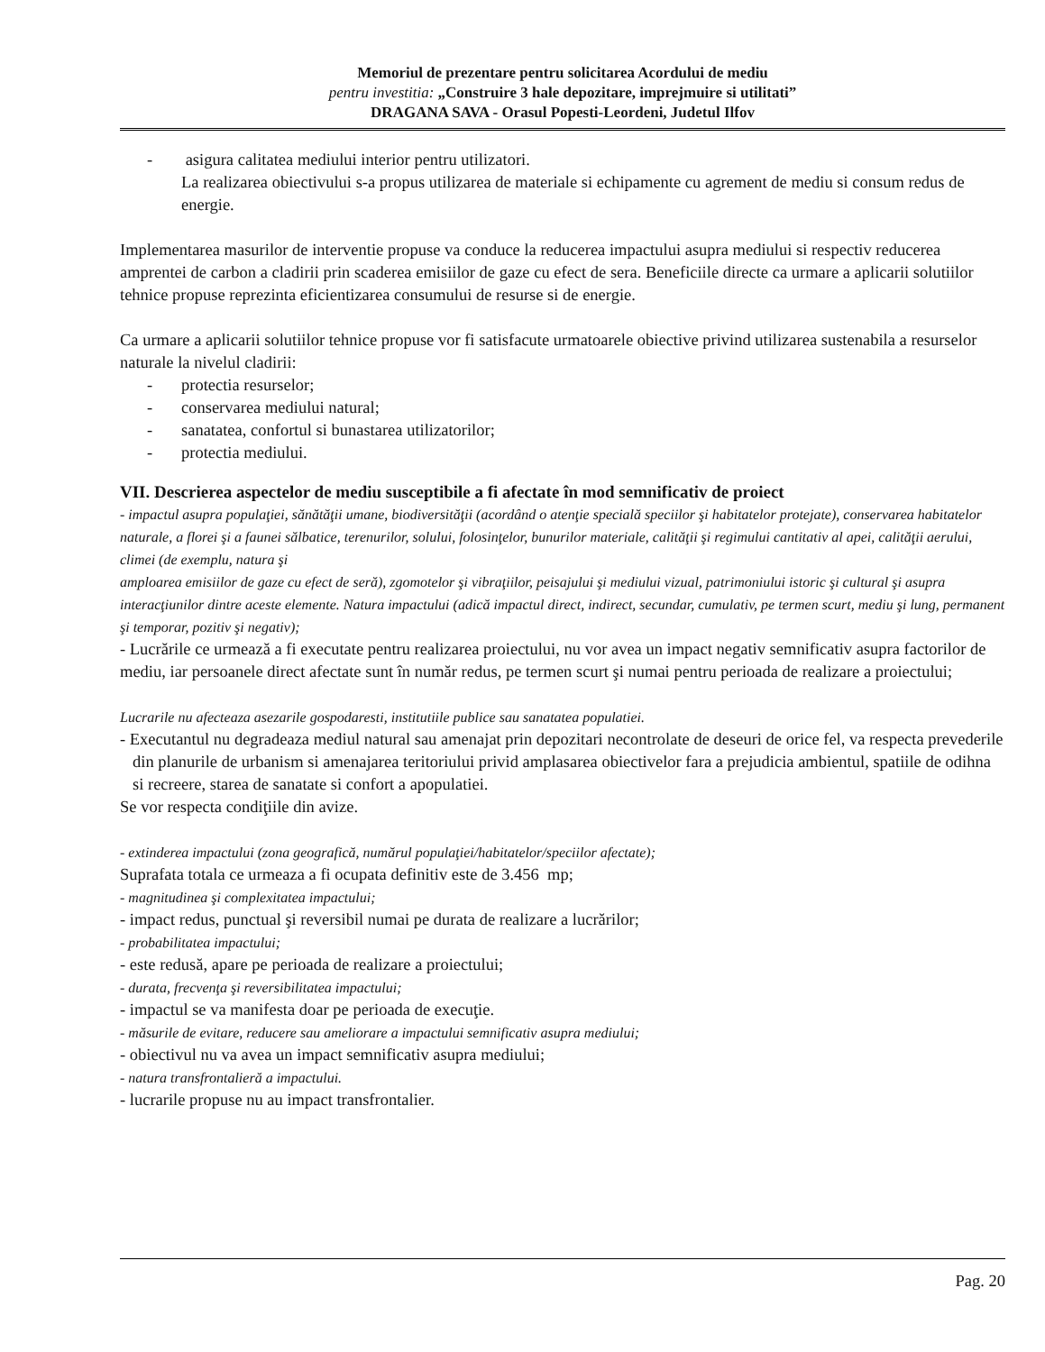Memoriul de prezentare pentru solicitarea Acordului de mediu
pentru investitia: „Construire 3 hale depozitare, imprejmuire si utilitati”
DRAGANA SAVA - Orasul Popesti-Leordeni, Judetul Ilfov
- asigura calitatea mediului interior pentru utilizatori.
La realizarea obiectivului s-a propus utilizarea de materiale si echipamente cu agrement de mediu si consum redus de energie.
Implementarea masurilor de interventie propuse va conduce la reducerea impactului asupra mediului si respectiv reducerea amprentei de carbon a cladirii prin scaderea emisiilor de gaze cu efect de sera. Beneficiile directe ca urmare a aplicarii solutiilor tehnice propuse reprezinta eficientizarea consumului de resurse si de energie.
Ca urmare a aplicarii solutiilor tehnice propuse vor fi satisfacute urmatoarele obiective privind utilizarea sustenabila a resurselor naturale la nivelul cladirii:
- protectia resurselor;
- conservarea mediului natural;
- sanatatea, confortul si bunastarea utilizatorilor;
- protectia mediului.
VII. Descrierea aspectelor de mediu susceptibile a fi afectate în mod semnificativ de proiect
- impactul asupra populaţiei, sănătăţii umane, biodiversităţii (acordând o atenţie specială speciilor şi habitatelor protejate), conservarea habitatelor naturale, a florei şi a faunei sălbatice, terenurilor, solului, folosinţelor, bunurilor materiale, calităţii şi regimului cantitativ al apei, calităţii aerului, climei (de exemplu, natura şi
amploarea emisiilor de gaze cu efect de seră), zgomotelor şi vibraţiilor, peisajului şi mediului vizual, patrimoniului istoric şi cultural şi asupra interacţiunilor dintre aceste elemente. Natura impactului (adică impactul direct, indirect, secundar, cumulativ, pe termen scurt, mediu şi lung, permanent şi temporar, pozitiv şi negativ);
- Lucrările ce urmează a fi executate pentru realizarea proiectului, nu vor avea un impact negativ semnificativ asupra factorilor de mediu, iar persoanele direct afectate sunt în număr redus, pe termen scurt şi numai pentru perioada de realizare a proiectului;
Lucrarile nu afecteaza asezarile gospodaresti, institutiile publice sau sanatatea populatiei.
- Executantul nu degradeaza mediul natural sau amenajat prin depozitari necontrolate de deseuri de orice fel, va respecta prevederile din planurile de urbanism si amenajarea teritoriului privid amplasarea obiectivelor fara a prejudicia ambientul, spatiile de odihna si recreere, starea de sanatate si confort a apopulatiei.
Se vor respecta condiţiile din avize.
- extinderea impactului (zona geografică, numărul populaţiei/habitatelor/speciilor afectate);
Suprafata totala ce urmeaza a fi ocupata definitiv este de 3.456 mp;
- magnitudinea şi complexitatea impactului;
- impact redus, punctual şi reversibil numai pe durata de realizare a lucrărilor;
- probabilitatea impactului;
- este redusă, apare pe perioada de realizare a proiectului;
- durata, frecvenţa şi reversibilitatea impactului;
- impactul se va manifesta doar pe perioada de execuţie.
- măsurile de evitare, reducere sau ameliorare a impactului semnificativ asupra mediului;
- obiectivul nu va avea un impact semnificativ asupra mediului;
- natura transfrontalieră a impactului.
- lucrarile propuse nu au impact transfrontalier.
Pag. 20